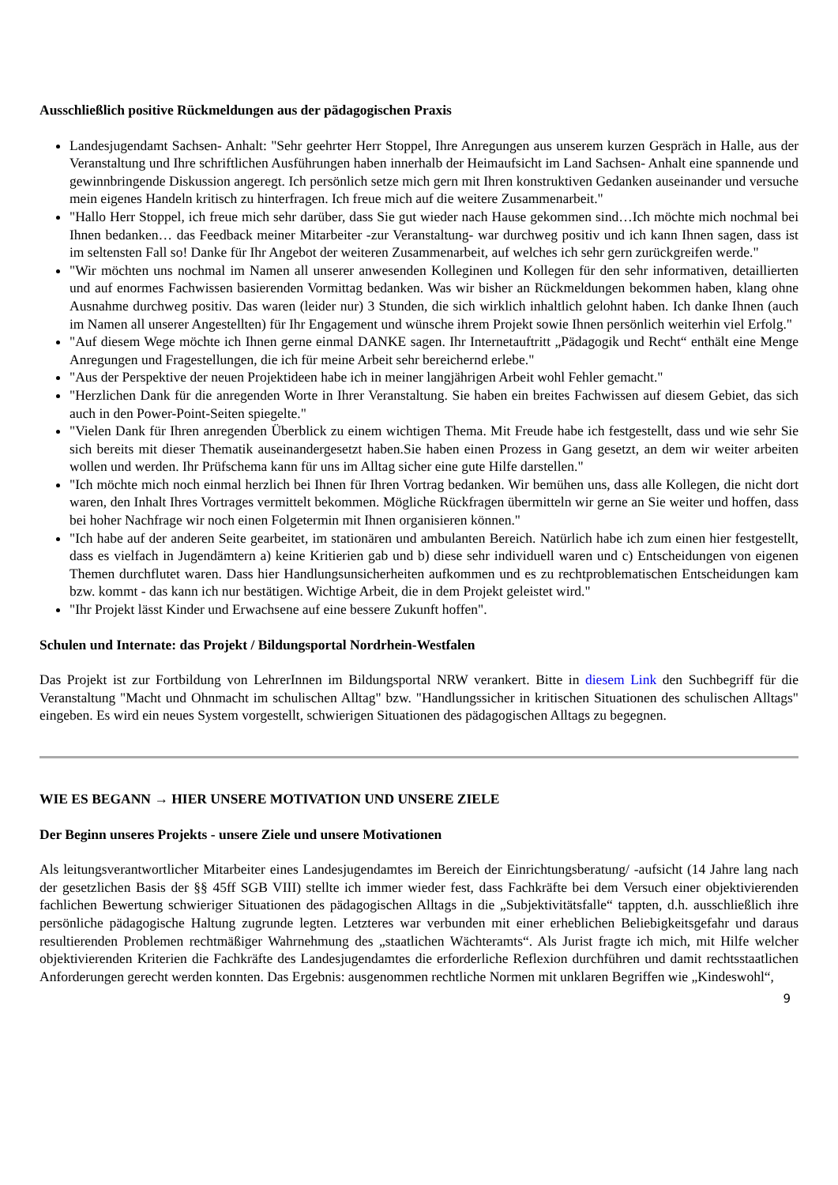Ausschließlich positive Rückmeldungen aus der pädagogischen Praxis
Landesjugendamt Sachsen- Anhalt: "Sehr geehrter Herr Stoppel, Ihre Anregungen aus unserem kurzen Gespräch in Halle, aus der Veranstaltung und Ihre schriftlichen Ausführungen haben innerhalb der Heimaufsicht im Land Sachsen- Anhalt eine spannende und gewinnbringende Diskussion angeregt. Ich persönlich setze mich gern mit Ihren konstruktiven Gedanken auseinander und versuche mein eigenes Handeln kritisch zu hinterfragen. Ich freue mich auf die weitere Zusammenarbeit."
"Hallo Herr Stoppel, ich freue mich sehr darüber, dass Sie gut wieder nach Hause gekommen sind…Ich möchte mich nochmal bei Ihnen bedanken… das Feedback meiner Mitarbeiter -zur Veranstaltung- war durchweg positiv und ich kann Ihnen sagen, dass ist im seltensten Fall so! Danke für Ihr Angebot der weiteren Zusammenarbeit, auf welches ich sehr gern zurückgreifen werde."
"Wir möchten uns nochmal im Namen all unserer anwesenden Kolleginen und Kollegen für den sehr informativen, detaillierten und auf enormes Fachwissen basierenden Vormittag bedanken. Was wir bisher an Rückmeldungen bekommen haben, klang ohne Ausnahme durchweg positiv. Das waren (leider nur) 3 Stunden, die sich wirklich inhaltlich gelohnt haben. Ich danke Ihnen (auch im Namen all unserer Angestellten) für Ihr Engagement und wünsche ihrem Projekt sowie Ihnen persönlich weiterhin viel Erfolg."
"Auf diesem Wege möchte ich Ihnen gerne einmal DANKE sagen. Ihr Internetauftritt „Pädagogik und Recht“ enthält eine Menge Anregungen und Fragestellungen, die ich für meine Arbeit sehr bereichernd erlebe."
"Aus der Perspektive der neuen Projektideen habe ich in meiner langjährigen Arbeit wohl Fehler gemacht."
"Herzlichen Dank für die anregenden Worte in Ihrer Veranstaltung. Sie haben ein breites Fachwissen auf diesem Gebiet, das sich auch in den Power-Point-Seiten spiegelte."
"Vielen Dank für Ihren anregenden Überblick zu einem wichtigen Thema. Mit Freude habe ich festgestellt, dass und wie sehr Sie sich bereits mit dieser Thematik auseinandergesetzt haben.Sie haben einen Prozess in Gang gesetzt, an dem wir weiter arbeiten wollen und werden. Ihr Prüfschema kann für uns im Alltag sicher eine gute Hilfe darstellen."
"Ich möchte mich noch einmal herzlich bei Ihnen für Ihren Vortrag bedanken. Wir bemühen uns, dass alle Kollegen, die nicht dort waren, den Inhalt Ihres Vortrages vermittelt bekommen. Mögliche Rückfragen übermitteln wir gerne an Sie weiter und hoffen, dass bei hoher Nachfrage wir noch einen Folgetermin mit Ihnen organisieren können."
"Ich habe auf der anderen Seite gearbeitet, im stationären und ambulanten Bereich. Natürlich habe ich zum einen hier festgestellt, dass es vielfach in Jugendämtern a) keine Kritierien gab und b) diese sehr individuell waren und c) Entscheidungen von eigenen Themen durchflutet waren. Dass hier Handlungsunsicherheiten aufkommen und es zu rechtproblematischen Entscheidungen kam bzw. kommt - das kann ich nur bestätigen. Wichtige Arbeit, die in dem Projekt geleistet wird."
"Ihr Projekt lässt Kinder und Erwachsene auf eine bessere Zukunft hoffen".
Schulen und Internate: das Projekt / Bildungsportal Nordrhein-Westfalen
Das Projekt ist zur Fortbildung von LehrerInnen im Bildungsportal NRW verankert. Bitte in diesem Link den Suchbegriff für die Veranstaltung "Macht und Ohnmacht im schulischen Alltag" bzw. "Handlungssicher in kritischen Situationen des schulischen Alltags" eingeben. Es wird ein neues System vorgestellt, schwierigen Situationen des pädagogischen Alltags zu begegnen.
WIE ES BEGANN → HIER UNSERE MOTIVATION UND UNSERE ZIELE
Der Beginn unseres Projekts - unsere Ziele und unsere Motivationen
Als leitungsverantwortlicher Mitarbeiter eines Landesjugendamtes im Bereich der Einrichtungsberatung/ -aufsicht (14 Jahre lang nach der gesetzlichen Basis der §§ 45ff SGB VIII) stellte ich immer wieder fest, dass Fachkräfte bei dem Versuch einer objektivierenden fachlichen Bewertung schwieriger Situationen des pädagogischen Alltags in die „Subjektivitätsfalle“ tappten, d.h. ausschließlich ihre persönliche pädagogische Haltung zugrunde legten. Letzteres war verbunden mit einer erheblichen Beliebigkeitsgefahr und daraus resultierenden Problemen rechtmäßiger Wahrnehmung des „staatlichen Wächteramts“. Als Jurist fragte ich mich, mit Hilfe welcher objektivierenden Kriterien die Fachkräfte des Landesjugendamtes die erforderliche Reflexion durchführen und damit rechtsstaatlichen Anforderungen gerecht werden konnten. Das Ergebnis: ausgenommen rechtliche Normen mit unklaren Begriffen wie „Kindeswohl“,
9